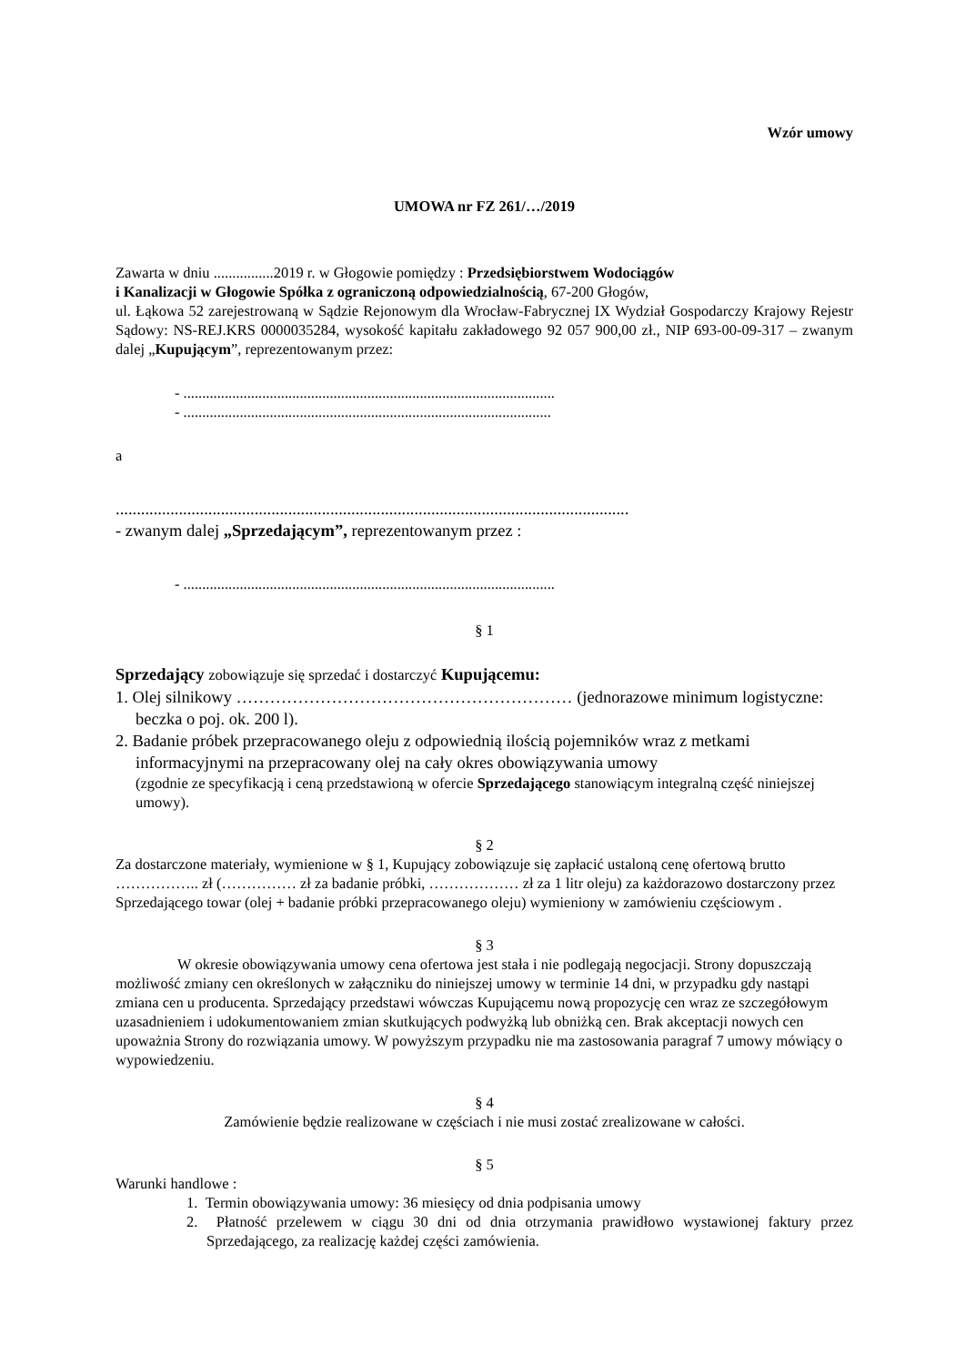Wzór umowy
UMOWA nr FZ 261/…/2019
Zawarta w dniu ................2019 r. w Głogowie pomiędzy : Przedsiębiorstwem Wodociągów
i Kanalizacji w Głogowie Spółka z ograniczoną odpowiedzialnością, 67-200 Głogów,
ul. Łąkowa 52 zarejestrowaną w Sądzie Rejonowym dla Wrocław-Fabrycznej IX Wydział Gospodarczy Krajowy Rejestr Sądowy: NS-REJ.KRS 0000035284, wysokość kapitału zakładowego 92 057 900,00 zł., NIP 693-00-09-317 – zwanym dalej „Kupującym”, reprezentowanym przez:
- ...................................................................................................
- ..................................................................................................
a
..........................................................................................................................
- zwanym dalej „Sprzedającym”, reprezentowanym przez :
- ...................................................................................................
§ 1
Sprzedający zobowiązuje się sprzedać i dostarczyć Kupującemu:
1. Olej silnikowy …………………………………………………… (jednorazowe minimum logistyczne: beczka o poj. ok. 200 l).
2. Badanie próbek przepracowanego oleju z odpowiednią ilością pojemników wraz z metkami informacyjnymi na przepracowany olej na cały okres obowiązywania umowy
(zgodnie ze specyfikacją i ceną przedstawioną w ofercie Sprzedającego stanowiącym integralną część niniejszej umowy).
§ 2
Za dostarczone materiały, wymienione w § 1, Kupujący zobowiązuje się zapłacić ustaloną cenę ofertową brutto …………….. zł (…………… zł za badanie próbki, ……………… zł za 1 litr oleju) za każdorazowo dostarczony przez Sprzedającego towar (olej + badanie próbki przepracowanego oleju) wymieniony w zamówieniu częściowym .
§ 3
W okresie obowiązywania umowy cena ofertowa jest stała i nie podlegają negocjacji. Strony dopuszczają możliwość zmiany cen określonych w załączniku do niniejszej umowy w terminie 14 dni, w przypadku gdy nastąpi zmiana cen u producenta. Sprzedający przedstawi wówczas Kupującemu nową propozycję cen wraz ze szczegółowym uzasadnieniem i udokumentowaniem zmian skutkujących podwyżką lub obniżką cen. Brak akceptacji nowych cen upoważnia Strony do rozwiązania umowy. W powyższym przypadku nie ma zastosowania paragraf 7 umowy mówiący o wypowiedzeniu.
§ 4
Zamówienie będzie realizowane w częściach i nie musi zostać zrealizowane w całości.
§ 5
Warunki handlowe :
1. Termin obowiązywania umowy: 36 miesięcy od dnia podpisania umowy
2. Płatność przelewem w ciągu 30 dni od dnia otrzymania prawidłowo wystawionej faktury przez Sprzedającego, za realizację każdej części zamówienia.